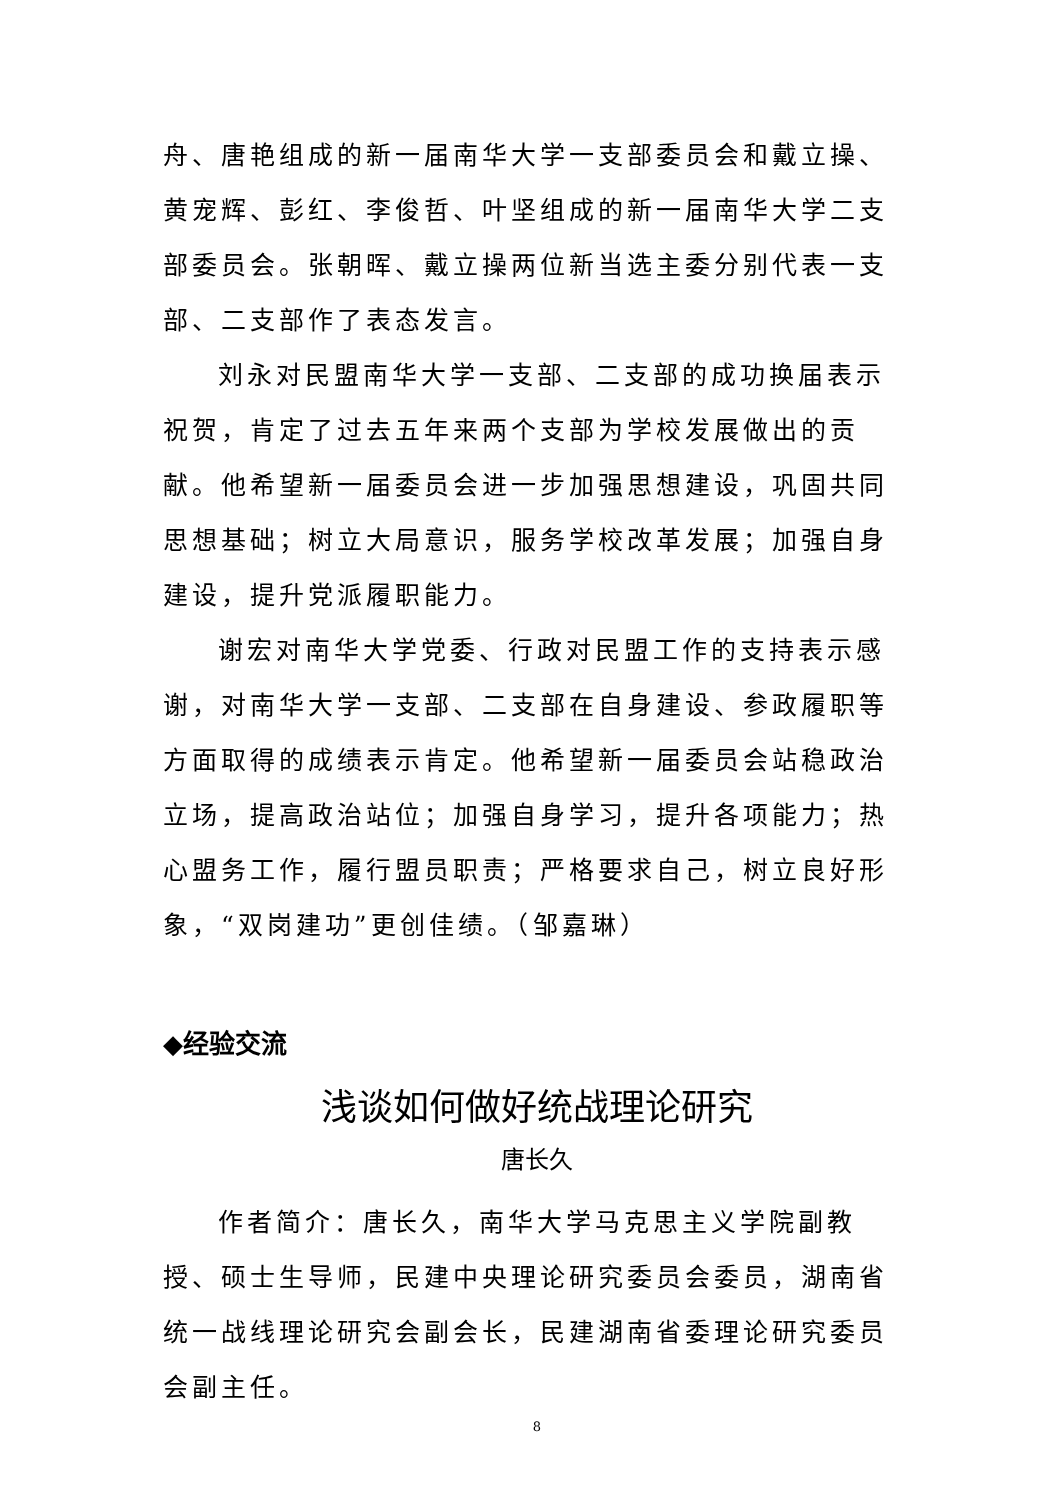舟、唐艳组成的新一届南华大学一支部委员会和戴立操、黄宠辉、彭红、李俊哲、叶坚组成的新一届南华大学二支部委员会。张朝晖、戴立操两位新当选主委分别代表一支部、二支部作了表态发言。
刘永对民盟南华大学一支部、二支部的成功换届表示祝贺，肯定了过去五年来两个支部为学校发展做出的贡献。他希望新一届委员会进一步加强思想建设，巩固共同思想基础；树立大局意识，服务学校改革发展；加强自身建设，提升党派履职能力。
谢宏对南华大学党委、行政对民盟工作的支持表示感谢，对南华大学一支部、二支部在自身建设、参政履职等方面取得的成绩表示肯定。他希望新一届委员会站稳政治立场，提高政治站位；加强自身学习，提升各项能力；热心盟务工作，履行盟员职责；严格要求自己，树立良好形象，“双岗建功”更创佳绩。（邹嘉琳）
◆经验交流
浅谈如何做好统战理论研究
唐长久
作者简介：唐长久，南华大学马克思主义学院副教授、硕士生导师，民建中央理论研究委员会委员，湖南省统一战线理论研究会副会长，民建湖南省委理论研究委员会副主任。
8